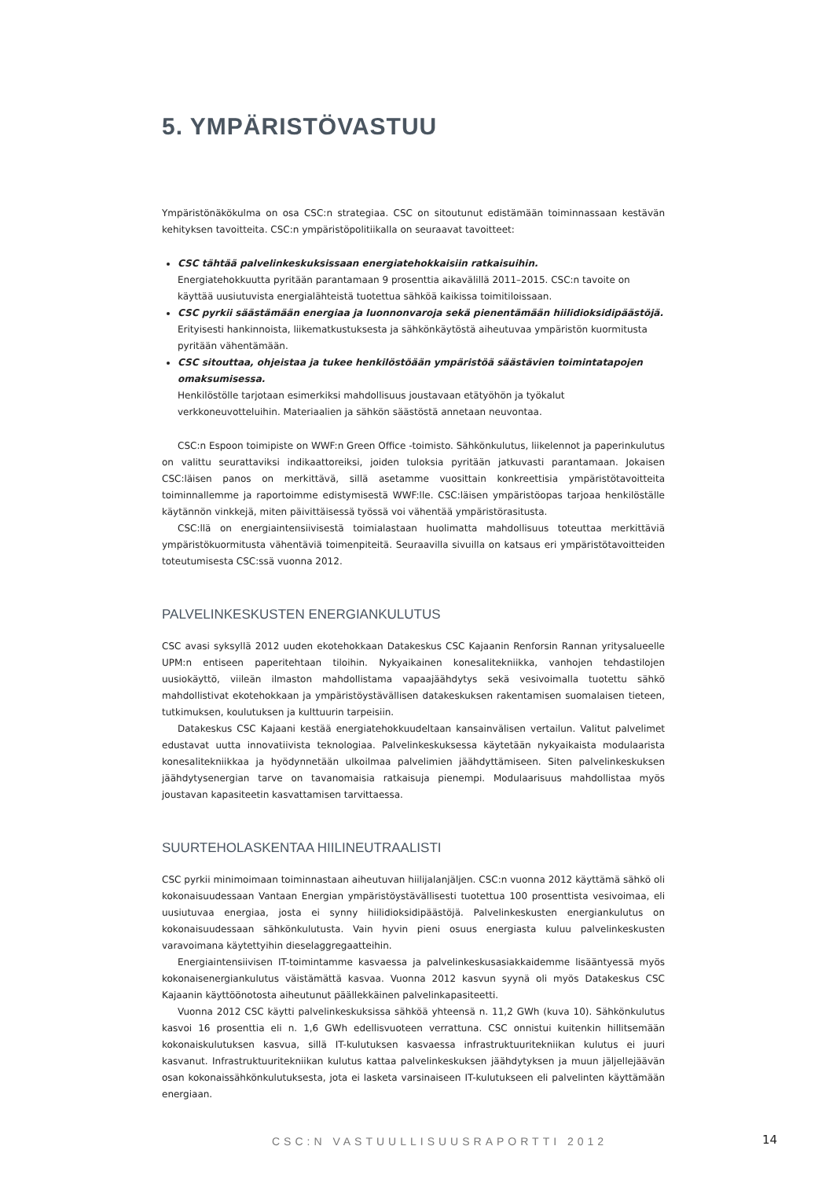5. YMPÄRISTÖVASTUU
Ympäristönäkökulma on osa CSC:n strategiaa. CSC on sitoutunut edistämään toiminnassaan kestävän kehityksen tavoitteita. CSC:n ympäristöpolitiikalla on seuraavat tavoitteet:
CSC tähtää palvelinkeskuksissaan energiatehokkaisiin ratkaisuihin.
Energiatehokkuutta pyritään parantamaan 9 prosenttia aikavälillä 2011–2015. CSC:n tavoite on käyttää uusiutuvista energialähteistä tuotettua sähköä kaikissa toimitiloissaan.
CSC pyrkii säästämään energiaa ja luonnonvaroja sekä pienentämään hiilidioksidipäästöjä.
Erityisesti hankinnoista, liikematkustuksesta ja sähkönkäytöstä aiheutuvaa ympäristön kuormitusta pyritään vähentämään.
CSC sitouttaa, ohjeistaa ja tukee henkilöstöään ympäristöä säästävien toimintatapojen omaksumisessa.
Henkilöstölle tarjotaan esimerkiksi mahdollisuus joustavaan etätyöhön ja työkalut verkkoneuvotteluihin. Materiaalien ja sähkön säästöstä annetaan neuvontaa.
CSC:n Espoon toimipiste on WWF:n Green Office -toimisto. Sähkönkulutus, liikelennot ja paperinkulutus on valittu seurattaviksi indikaattoreiksi, joiden tuloksia pyritään jatkuvasti parantamaan. Jokaisen CSC:läisen panos on merkittävä, sillä asetamme vuosittain konkreettisia ympäristötavoitteita toiminnallemme ja raportoimme edistymisestä WWF:lle. CSC:läisen ympäristöopas tarjoaa henkilöställe käytännön vinkkejä, miten päivittäisessä työssä voi vähentää ympäristörasitusta.
CSC:llä on energiaintensiivisestä toimialastaan huolimatta mahdollisuus toteuttaa merkittäviä ympäristökuormitusta vähentäviä toimenpiteitä. Seuraavilla sivuilla on katsaus eri ympäristötavoitteiden toteutumisesta CSC:ssä vuonna 2012.
PALVELINKESKUSTEN ENERGIANKULUTUS
CSC avasi syksyllä 2012 uuden ekotehokkaan Datakeskus CSC Kajaanin Renforsin Rannan yritysalueelle UPM:n entiseen paperitehtaan tiloihin. Nykyaikainen konesalitekniikka, vanhojen tehdastilojen uusiokäyttö, viileän ilmaston mahdollistama vapaajäähdytys sekä vesivoimalla tuotettu sähkö mahdollistivat ekotehokkaan ja ympäristöystävällisen datakeskuksen rakentamisen suomalaisen tieteen, tutkimuksen, koulutuksen ja kulttuurin tarpeisiin.
Datakeskus CSC Kajaani kestää energiatehokkuudeltaan kansainvälisen vertailun. Valitut palvelimet edustavat uutta innovatiivista teknologiaa. Palvelinkeskuksessa käytetään nykyaikaista modulaarista konesalitekniikkaa ja hyödynnetään ulkoilmaa palvelimien jäähdyttämiseen. Siten palvelinkeskuksen jäähdytysenergian tarve on tavanomaisia ratkaisuja pienempi. Modulaarisuus mahdollistaa myös joustavan kapasiteetin kasvattamisen tarvittaessa.
SUURTEHOLASKENTAA HIILINEUTRAALISTI
CSC pyrkii minimoimaan toiminnastaan aiheutuvan hiilijalanjäljen. CSC:n vuonna 2012 käyttämä sähkö oli kokonaisuudessaan Vantaan Energian ympäristöystävällisesti tuotettua 100 prosenttista vesivoimaa, eli uusiutuvaa energiaa, josta ei synny hiilidioksidipäästöjä. Palvelinkeskusten energiankulutus on kokonaisuudessaan sähkönkulutusta. Vain hyvin pieni osuus energiasta kuluu palvelinkeskusten varavoimana käytettyihin dieselaggregaatteihin.
Energiaintensiivisen IT-toimintamme kasvaessa ja palvelinkeskusasiakkaidemme lisääntyessä myös kokonaisenergiankulutus väistämättä kasvaa. Vuonna 2012 kasvun syynä oli myös Datakeskus CSC Kajaanin käyttöönotosta aiheutunut päällekkäinen palvelinkapasiteetti.
Vuonna 2012 CSC käytti palvelinkeskuksissa sähköä yhteensä n. 11,2 GWh (kuva 10). Sähkönkulutus kasvoi 16 prosenttia eli n. 1,6 GWh edellisvuoteen verrattuna. CSC onnistui kuitenkin hillitsemään kokonaiskulutuksen kasvua, sillä IT-kulutuksen kasvaessa infrastruktuuritekniikan kulutus ei juuri kasvanut. Infrastruktuuritekniikan kulutus kattaa palvelinkeskuksen jäähdytyksen ja muun jäljellejäävän osan kokonaissähkönkulutuksesta, jota ei lasketa varsinaiseen IT-kulutukseen eli palvelinten käyttämään energiaan.
CSC:N VASTUULLISUUSRAPORTTI 2012
14